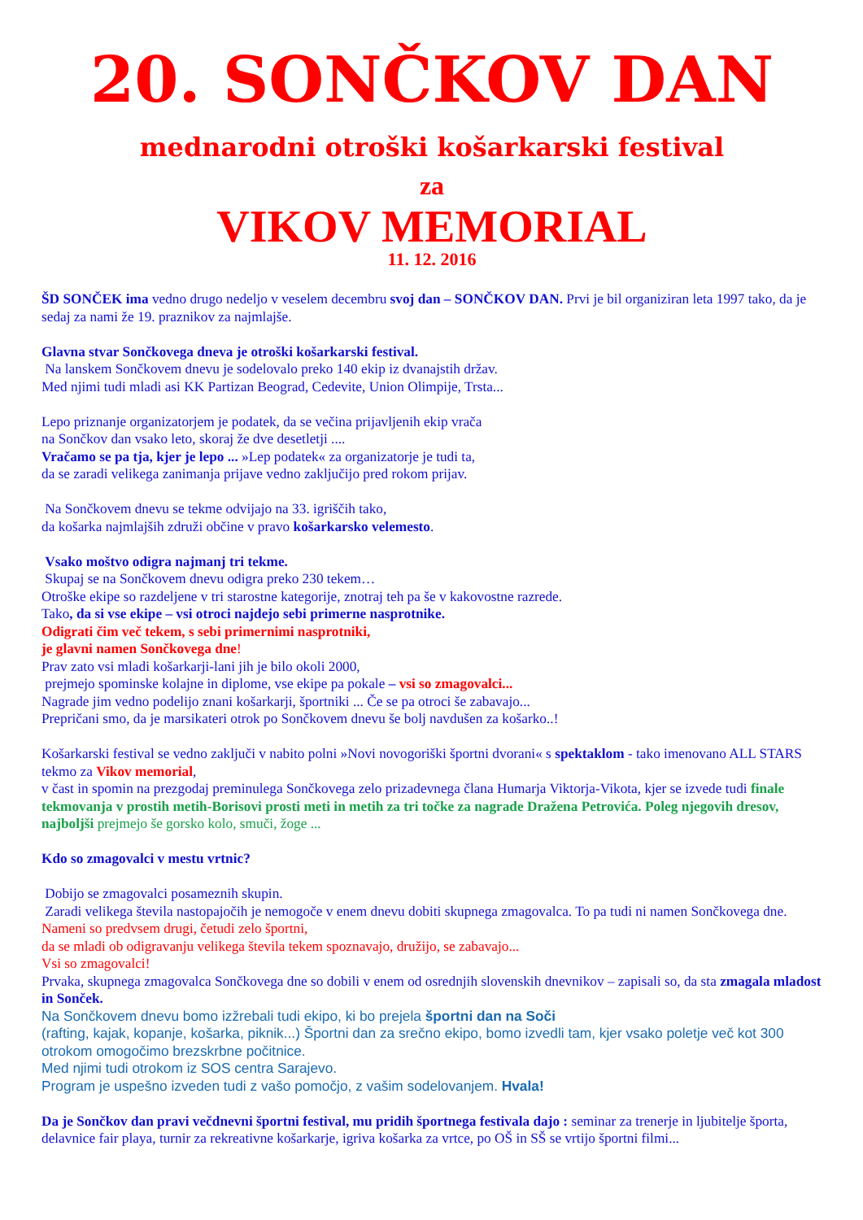20. SONČKOV DAN
mednarodni otroški košarkarski festival
za
VIKOV MEMORIAL
11. 12. 2016
ŠD SONČEK ima vedno drugo nedeljo v veselem decembru svoj dan – SONČKOV DAN. Prvi je bil organiziran leta 1997 tako, da je sedaj za nami že 19. praznikov za najmlajše.
Glavna stvar Sončkovega dneva je otroški košarkarski festival.
Na lanskem Sončkovem dnevu je sodelovalo preko 140 ekip iz dvanajstih držav.
Med njimi tudi mladi asi KK Partizan Beograd, Cedevite, Union Olimpije, Trsta...
Lepo priznanje organizatorjem je podatek, da se večina prijavljenih ekip vrača
na Sončkov dan vsako leto, skoraj že dve desetletji ....
Vračamo se pa tja, kjer je lepo ... »Lep podatek« za organizatorje je tudi ta,
da se zaradi velikega zanimanja prijave vedno zaključijo pred rokom prijav.
Na Sončkovem dnevu se tekme odvijajo na 33. igriščih tako,
da košarka najmlajših združi občine v pravo košarkarsko velemesto.
Vsako moštvo odigra najmanj tri tekme.
Skupaj se na Sončkovem dnevu odigra preko 230 tekem…
Otroške ekipe so razdeljene v tri starostne kategorije, znotraj teh pa še v kakovostne razrede.
Tako, da si vse ekipe – vsi otroci najdejo sebi primerne nasprotnike.
Odigrati čim več tekem, s sebi primernimi nasprotniki,
je glavni namen Sončkovega dne!
Prav zato vsi mladi košarkarji-lani jih je bilo okoli 2000,
prejmejo spominske kolajne in diplome, vse ekipe pa pokale – vsi so zmagovalci...
Nagrade jim vedno podelijo znani košarkarji, športniki ... Če se pa otroci še zabavajo...
Prepričani smo, da je marsikateri otrok po Sončkovem dnevu še bolj navdušen za košarko..!
Košarkarski festival se vedno zaključi v nabito polni »Novi novogoriški športni dvorani« s spektaklom - tako imenovano ALL STARS tekmo za Vikov memorial,
v čast in spomin na prezgodaj preminulega Sončkovega zelo prizadevnega člana Humarja Viktorja-Vikota, kjer se izvede tudi finale tekmovanja v prostih metih-Borisovi prosti meti in metih za tri točke za nagrade Dražena Petrovića. Poleg njegovih dresov,
najboljši prejmejo še gorsko kolo, smuči, žoge ...
Kdo so zmagovalci v mestu vrtnic?
Dobijo se zmagovalci posameznih skupin.
Zaradi velikega števila nastopajočih je nemogoče v enem dnevu dobiti skupnega zmagovalca. To pa tudi ni namen Sončkovega dne. Nameni so predvsem drugi, četudi zelo športni,
da se mladi ob odigravanju velikega števila tekem spoznavajo, družijo, se zabavajo...
Vsi so zmagovalci!
Prvaka, skupnega zmagovalca Sončkovega dne so dobili v enem od osrednjih slovenskih dnevnikov – zapisali so, da sta zmagala mladost in Sonček.
Na Sončkovem dnevu bomo izžrebali tudi ekipo, ki bo prejela športni dan na Soči
(rafting, kajak, kopanje, košarka, piknik...) Športni dan za srečno ekipo, bomo izvedli tam, kjer vsako poletje več kot 300 otrokom omogočimo brezskrbne počitnice.
Med njimi tudi otrokom iz SOS centra Sarajevo.
Program je uspešno izveden tudi z vašo pomočjo, z vašim sodelovanjem. Hvala!
Da je Sončkov dan pravi večdnevni športni festival, mu pridih športnega festivala dajo : seminar za trenerje in ljubitelje športa, delavnice fair playa, turnir za rekreativne košarkarje, igriva košarka za vrtce, po OŠ in SŠ se vrtijo športni filmi...